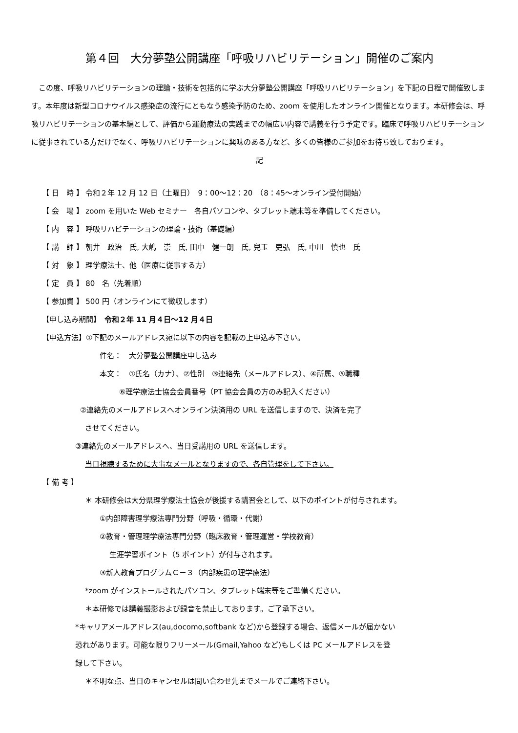第４回　大分夢塾公開講座「呼吸リハビリテーション」開催のご案内
　この度、呼吸リハビリテーションの理論・技術を包括的に学ぶ大分夢塾公開講座「呼吸リハビリテーション」を下記の日程で開催致します。本年度は新型コロナウイルス感染症の流行にともなう感染予防のため、zoom を使用したオンライン開催となります。本研修会は、呼吸リハビリテーションの基本編として、評価から運動療法の実践までの幅広い内容で講義を行う予定です。臨床で呼吸リハビリテーションに従事されている方だけでなく、呼吸リハビリテーションに興味のある方など、多くの皆様のご参加をお待ち致しております。
記
【 日　時 】 令和２年 12 月 12 日（土曜日）　9：00～12：20　（8：45～オンライン受付開始）
【 会　場 】 zoom を用いた Web セミナー　各自パソコンや、タブレット端末等を準備してください。
【 内　容 】 呼吸リハビテーションの理論・技術（基礎編）
【 講　師 】 朝井　政治　氏, 大嶋　崇　氏, 田中　健一朗　氏, 兒玉　吏弘　氏, 中川　慎也　氏
【 対　象 】 理学療法士、他（医療に従事する方）
【 定　員 】 80　名（先着順）
【 参加費 】 500 円（オンラインにて徴収します）
【申し込み期間】　令和２年 11 月４日～12 月４日
【申込方法】①下記のメールアドレス宛に以下の内容を記載の上申込み下さい。
件名：　大分夢塾公開講座申し込み
本文：　①氏名（カナ）、②性別　③連絡先（メールアドレス）、④所属、⑤職種
⑥理学療法士協会会員番号（PT 協会会員の方のみ記入ください）
②連絡先のメールアドレスへオンライン決済用の URL を送信しますので、決済を完了
させてください。
③連絡先のメールアドレスへ、当日受講用の URL を送信します。
当日視聴するために大事なメールとなりますので、各自管理をして下さい。
【 備 考 】
＊ 本研修会は大分県理学療法士協会が後援する講習会として、以下のポイントが付与されます。
①内部障害理学療法専門分野（呼吸・循環・代謝）
②教育・管理理学療法専門分野（臨床教育・管理運営・学校教育）
生涯学習ポイント（5 ポイント）が付与されます。
③新人教育プログラムＣ－３（内部疾患の理学療法）
*zoom がインストールされたパソコン、タブレット端末等をご準備ください。
＊本研修では講義撮影および録音を禁止しております。ご了承下さい。
*キャリアメールアドレス(au,docomo,softbank など)から登録する場合、返信メールが届かない
恐れがあります。可能な限りフリーメール(Gmail,Yahoo など)もしくは PC メールアドレスを登
録して下さい。
＊不明な点、当日のキャンセルは問い合わせ先までメールでご連絡下さい。